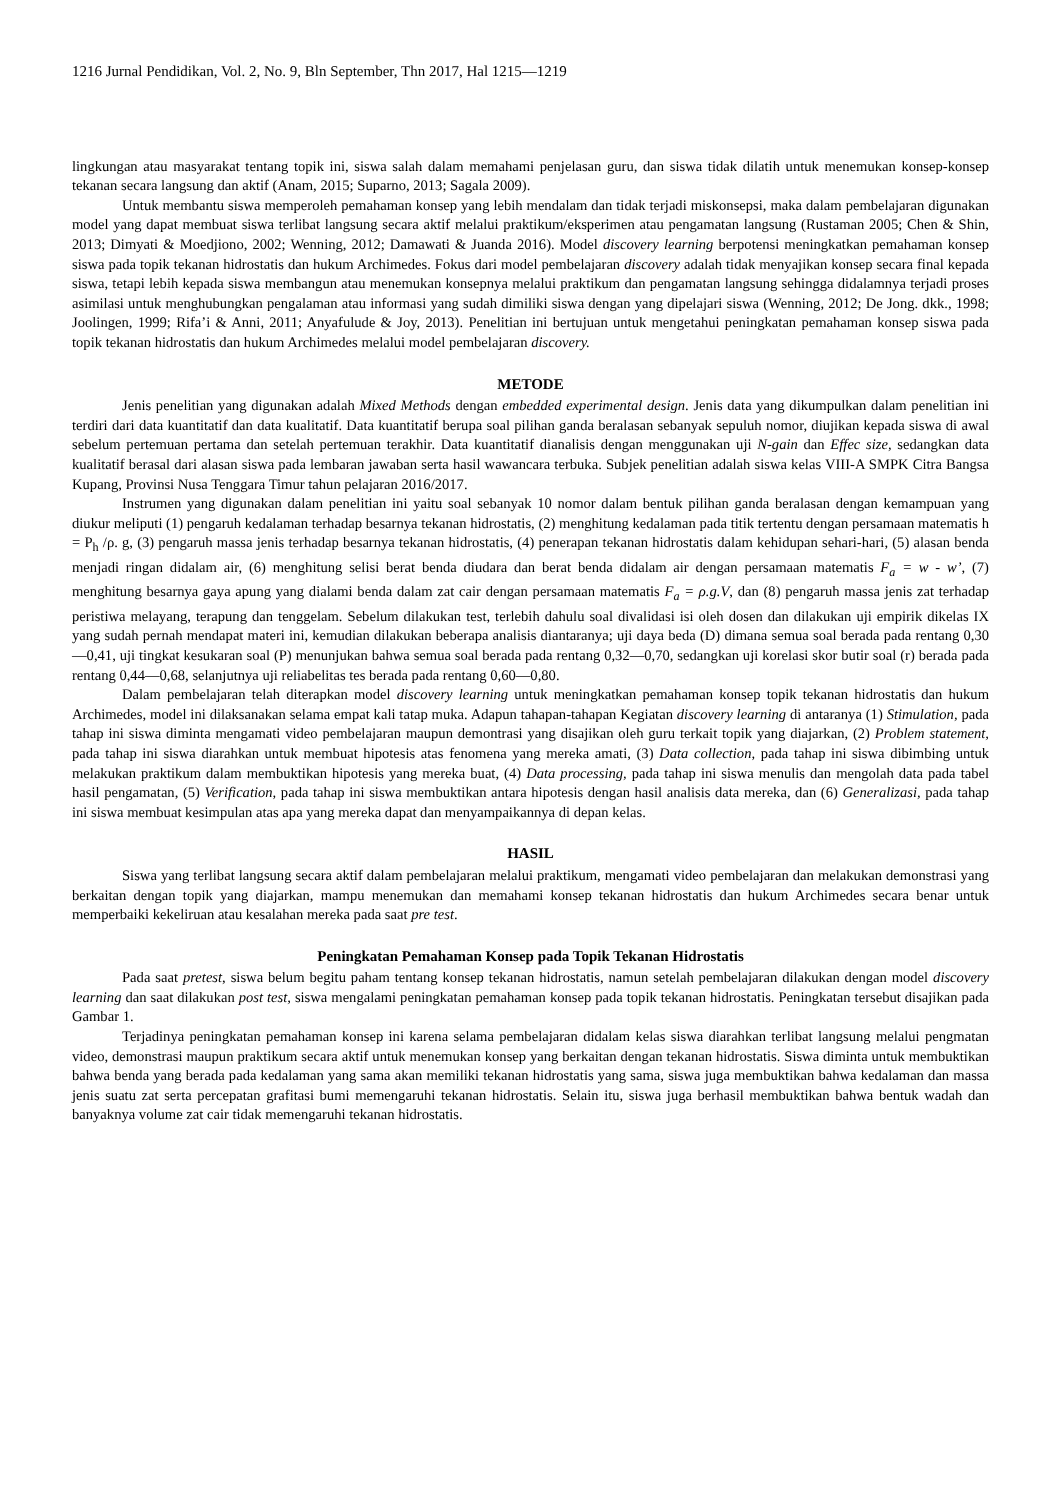1216 Jurnal Pendidikan, Vol. 2, No. 9, Bln September, Thn 2017, Hal 1215—1219
lingkungan atau masyarakat tentang topik ini, siswa salah dalam memahami penjelasan guru, dan siswa tidak dilatih untuk menemukan konsep-konsep tekanan secara langsung dan aktif (Anam, 2015; Suparno, 2013; Sagala 2009).
Untuk membantu siswa memperoleh pemahaman konsep yang lebih mendalam dan tidak terjadi miskonsepsi, maka dalam pembelajaran digunakan model yang dapat membuat siswa terlibat langsung secara aktif melalui praktikum/eksperimen atau pengamatan langsung (Rustaman 2005; Chen & Shin, 2013; Dimyati & Moedjiono, 2002; Wenning, 2012; Damawati & Juanda 2016). Model discovery learning berpotensi meningkatkan pemahaman konsep siswa pada topik tekanan hidrostatis dan hukum Archimedes. Fokus dari model pembelajaran discovery adalah tidak menyajikan konsep secara final kepada siswa, tetapi lebih kepada siswa membangun atau menemukan konsepnya melalui praktikum dan pengamatan langsung sehingga didalamnya terjadi proses asimilasi untuk menghubungkan pengalaman atau informasi yang sudah dimiliki siswa dengan yang dipelajari siswa (Wenning, 2012; De Jong. dkk., 1998; Joolingen, 1999; Rifa’i & Anni, 2011; Anyafulude & Joy, 2013). Penelitian ini bertujuan untuk mengetahui peningkatan pemahaman konsep siswa pada topik tekanan hidrostatis dan hukum Archimedes melalui model pembelajaran discovery.
METODE
Jenis penelitian yang digunakan adalah Mixed Methods dengan embedded experimental design. Jenis data yang dikumpulkan dalam penelitian ini terdiri dari data kuantitatif dan data kualitatif. Data kuantitatif berupa soal pilihan ganda beralasan sebanyak sepuluh nomor, diujikan kepada siswa di awal sebelum pertemuan pertama dan setelah pertemuan terakhir. Data kuantitatif dianalisis dengan menggunakan uji N-gain dan Effec size, sedangkan data kualitatif berasal dari alasan siswa pada lembaran jawaban serta hasil wawancara terbuka. Subjek penelitian adalah siswa kelas VIII-A SMPK Citra Bangsa Kupang, Provinsi Nusa Tenggara Timur tahun pelajaran 2016/2017.
Instrumen yang digunakan dalam penelitian ini yaitu soal sebanyak 10 nomor dalam bentuk pilihan ganda beralasan dengan kemampuan yang diukur meliputi (1) pengaruh kedalaman terhadap besarnya tekanan hidrostatis, (2) menghitung kedalaman pada titik tertentu dengan persamaan matematis h = P<sub>h</sub> /ρ. g, (3) pengaruh massa jenis terhadap besarnya tekanan hidrostatis, (4) penerapan tekanan hidrostatis dalam kehidupan sehari-hari, (5) alasan benda menjadi ringan didalam air, (6) menghitung selisi berat benda diudara dan berat benda didalam air dengan persamaan matematis F<sub>a</sub> = w - w’, (7) menghitung besarnya gaya apung yang dialami benda dalam zat cair dengan persamaan matematis F<sub>a</sub> = ρ.g.V, dan (8) pengaruh massa jenis zat terhadap peristiwa melayang, terapung dan tenggelam. Sebelum dilakukan test, terlebih dahulu soal divalidasi isi oleh dosen dan dilakukan uji empirik dikelas IX yang sudah pernah mendapat materi ini, kemudian dilakukan beberapa analisis diantaranya; uji daya beda (D) dimana semua soal berada pada rentang 0,30—0,41, uji tingkat kesukaran soal (P) menunjukan bahwa semua soal berada pada rentang 0,32—0,70, sedangkan uji korelasi skor butir soal (r) berada pada rentang 0,44—0,68, selanjutnya uji reliabelitas tes berada pada rentang 0,60—0,80.
Dalam pembelajaran telah diterapkan model discovery learning untuk meningkatkan pemahaman konsep topik tekanan hidrostatis dan hukum Archimedes, model ini dilaksanakan selama empat kali tatap muka. Adapun tahapan-tahapan Kegiatan discovery learning di antaranya (1) Stimulation, pada tahap ini siswa diminta mengamati video pembelajaran maupun demontrasi yang disajikan oleh guru terkait topik yang diajarkan, (2) Problem statement, pada tahap ini siswa diarahkan untuk membuat hipotesis atas fenomena yang mereka amati, (3) Data collection, pada tahap ini siswa dibimbing untuk melakukan praktikum dalam membuktikan hipotesis yang mereka buat, (4) Data processing, pada tahap ini siswa menulis dan mengolah data pada tabel hasil pengamatan, (5) Verification, pada tahap ini siswa membuktikan antara hipotesis dengan hasil analisis data mereka, dan (6) Generalizasi, pada tahap ini siswa membuat kesimpulan atas apa yang mereka dapat dan menyampaikannya di depan kelas.
HASIL
Siswa yang terlibat langsung secara aktif dalam pembelajaran melalui praktikum, mengamati video pembelajaran dan melakukan demonstrasi yang berkaitan dengan topik yang diajarkan, mampu menemukan dan memahami konsep tekanan hidrostatis dan hukum Archimedes secara benar untuk memperbaiki kekeliruan atau kesalahan mereka pada saat pre test.
Peningkatan Pemahaman Konsep pada Topik Tekanan Hidrostatis
Pada saat pretest, siswa belum begitu paham tentang konsep tekanan hidrostatis, namun setelah pembelajaran dilakukan dengan model discovery learning dan saat dilakukan post test, siswa mengalami peningkatan pemahaman konsep pada topik tekanan hidrostatis. Peningkatan tersebut disajikan pada Gambar 1.
Terjadinya peningkatan pemahaman konsep ini karena selama pembelajaran didalam kelas siswa diarahkan terlibat langsung melalui pengmatan video, demonstrasi maupun praktikum secara aktif untuk menemukan konsep yang berkaitan dengan tekanan hidrostatis. Siswa diminta untuk membuktikan bahwa benda yang berada pada kedalaman yang sama akan memiliki tekanan hidrostatis yang sama, siswa juga membuktikan bahwa kedalaman dan massa jenis suatu zat serta percepatan grafitasi bumi memengaruhi tekanan hidrostatis. Selain itu, siswa juga berhasil membuktikan bahwa bentuk wadah dan banyaknya volume zat cair tidak memengaruhi tekanan hidrostatis.